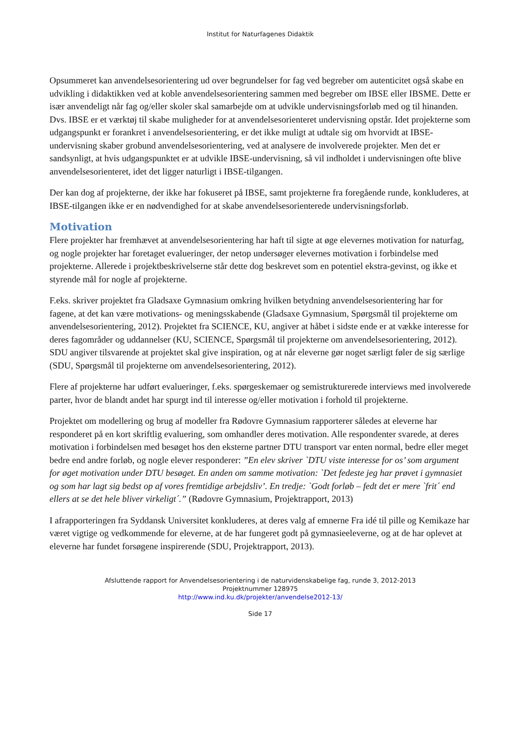Institut for Naturfagenes Didaktik
Opsummeret kan anvendelsesorientering ud over begrundelser for fag ved begreber om autenticitet også skabe en udvikling i didaktikken ved at koble anvendelsesorientering sammen med begreber om IBSE eller IBSME. Dette er især anvendeligt når fag og/eller skoler skal samarbejde om at udvikle undervisningsforløb med og til hinanden. Dvs. IBSE er et værktøj til skabe muligheder for at anvendelsesorienteret undervisning opstår. Idet projekterne som udgangspunkt er forankret i anvendelsesorientering, er det ikke muligt at udtale sig om hvorvidt at IBSE-undervisning skaber grobund anvendelsesorientering, ved at analysere de involverede projekter. Men det er sandsynligt, at hvis udgangspunktet er at udvikle IBSE-undervisning, så vil indholdet i undervisningen ofte blive anvendelsesorienteret, idet det ligger naturligt i IBSE-tilgangen.
Der kan dog af projekterne, der ikke har fokuseret på IBSE, samt projekterne fra foregående runde, konkluderes, at IBSE-tilgangen ikke er en nødvendighed for at skabe anvendelsesorienterede undervisningsforløb.
Motivation
Flere projekter har fremhævet at anvendelsesorientering har haft til sigte at øge elevernes motivation for naturfag, og nogle projekter har foretaget evalueringer, der netop undersøger elevernes motivation i forbindelse med projekterne. Allerede i projektbeskrivelserne står dette dog beskrevet som en potentiel ekstra-gevinst, og ikke et styrende mål for nogle af projekterne.
F.eks. skriver projektet fra Gladsaxe Gymnasium omkring hvilken betydning anvendelsesorientering har for fagene, at det kan være motivations- og meningsskabende (Gladsaxe Gymnasium, Spørgsmål til projekterne om anvendelsesorientering, 2012). Projektet fra SCIENCE, KU, angiver at håbet i sidste ende er at vække interesse for deres fagområder og uddannelser (KU, SCIENCE, Spørgsmål til projekterne om anvendelsesorientering, 2012). SDU angiver tilsvarende at projektet skal give inspiration, og at når eleverne gør noget særligt føler de sig særlige (SDU, Spørgsmål til projekterne om anvendelsesorientering, 2012).
Flere af projekterne har udført evalueringer, f.eks. spørgeskemaer og semistrukturerede interviews med involverede parter, hvor de blandt andet har spurgt ind til interesse og/eller motivation i forhold til projekterne.
Projektet om modellering og brug af modeller fra Rødovre Gymnasium rapporterer således at eleverne har responderet på en kort skriftlig evaluering, som omhandler deres motivation. Alle respondenter svarede, at deres motivation i forbindelsen med besøget hos den eksterne partner DTU transport var enten normal, bedre eller meget bedre end andre forløb, og nogle elever responderer: ”En elev skriver `DTU viste interesse for os’ som argument for øget motivation under DTU besøget. En anden om samme motivation: `Det fedeste jeg har prøvet i gymnasiet og som har lagt sig bedst op af vores fremtidige arbejdsliv’. En tredje: `Godt forløb – fedt det er mere `frit´ end ellers at se det hele bliver virkeligt´.” (Rødovre Gymnasium, Projektrapport, 2013)
I afrapporteringen fra Syddansk Universitet konkluderes, at deres valg af emnerne Fra idé til pille og Kemikaze har været vigtige og vedkommende for eleverne, at de har fungeret godt på gymnasieeleverne, og at de har oplevet at eleverne har fundet forsøgene inspirerende (SDU, Projektrapport, 2013).
Afsluttende rapport for Anvendelsesorientering i de naturvidenskabelige fag, runde 3, 2012-2013
Projektnummer 128975
http://www.ind.ku.dk/projekter/anvendelse2012-13/
Side 17